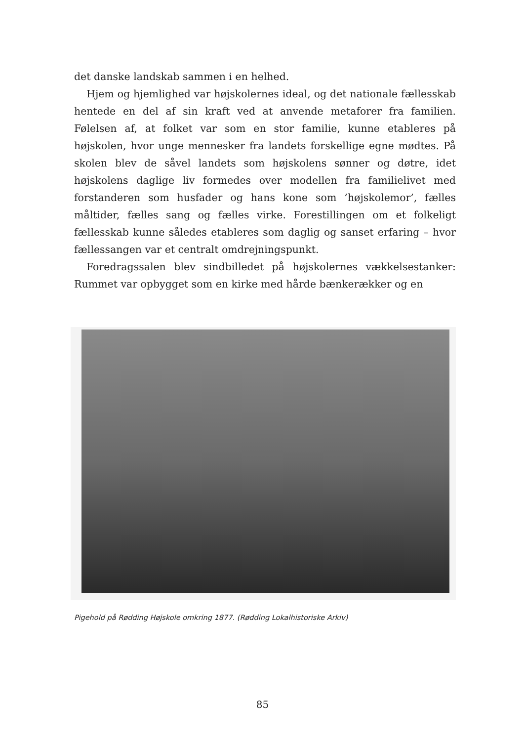det danske landskab sammen i en helhed.
Hjem og hjemlighed var højskolernes ideal, og det nationale fællesskab hentede en del af sin kraft ved at anvende metaforer fra familien. Følelsen af, at folket var som en stor familie, kunne etableres på højskolen, hvor unge mennesker fra landets forskellige egne mødtes. På skolen blev de såvel landets som højskolens sønner og døtre, idet højskolens daglige liv formedes over modellen fra familielivet med forstanderen som husfader og hans kone som ’højskolemor’, fælles måltider, fælles sang og fælles virke. Forestillingen om et folkeligt fællesskab kunne således etableres som daglig og sanset erfaring – hvor fællessangen var et centralt omdrejningspunkt.
Foredragssalen blev sindbilledet på højskolernes vækkelsestanker: Rummet var opbygget som en kirke med hårde bænkerækker og en
Pigehold på Rødding Højskole omkring 1877. (Rødding Lokalhistoriske Arkiv)
85